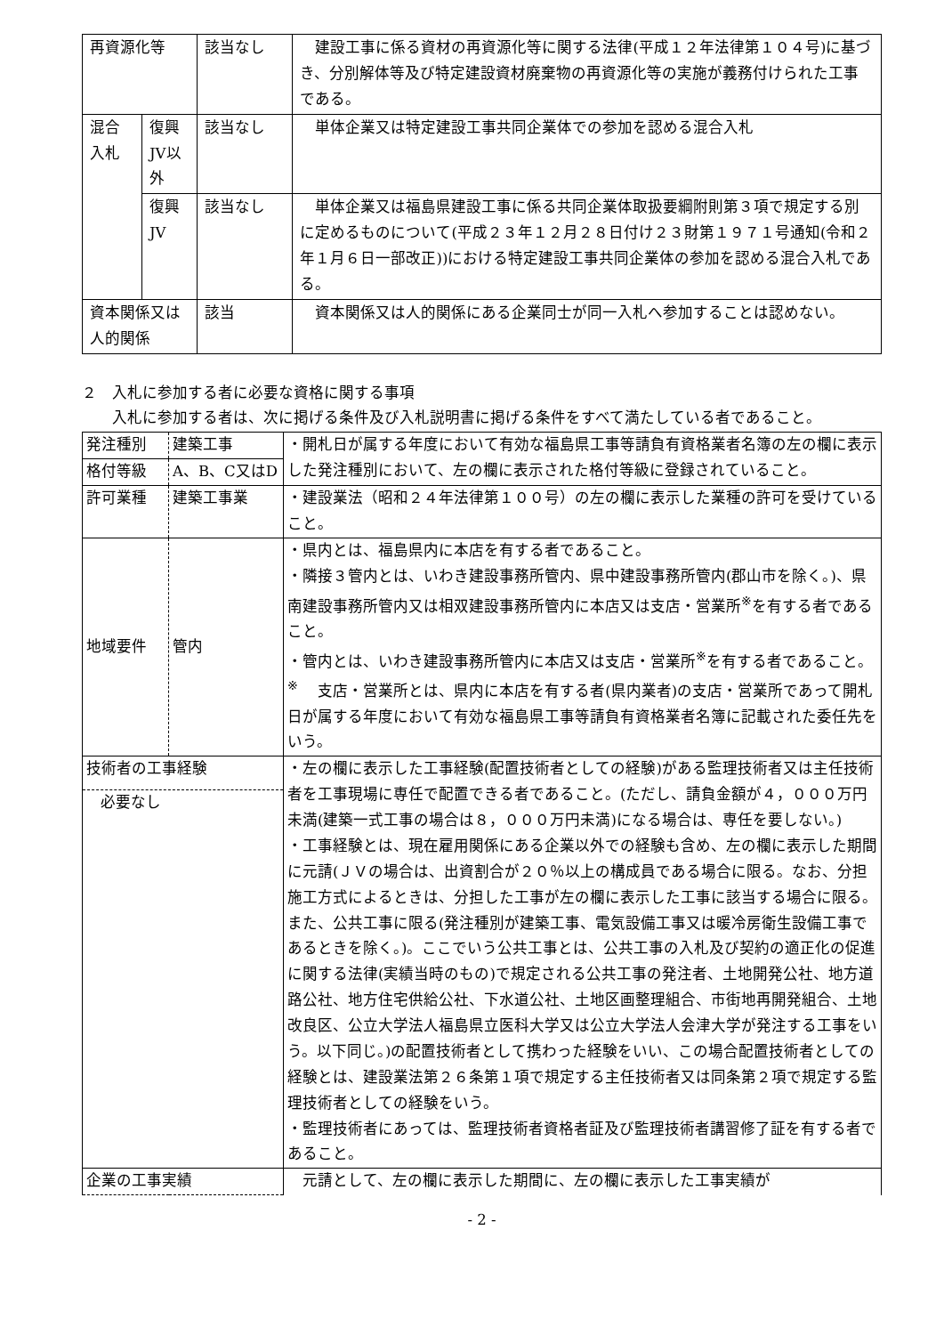| 再資源化等 | | 該当なし | 建設工事に係る資材の再資源化等に関する法律(平成１２年法律第１０４号)に基づき、分別解体等及び特定建設資材廃棄物の再資源化等の実施が義務付けられた工事である。 |
| 混合入札 | 復興JV以外 | 該当なし | 単体企業又は特定建設工事共同企業体での参加を認める混合入札 |
| | 復興JV | 該当なし | 単体企業又は福島県建設工事に係る共同企業体取扱要綱附則第３項で規定する別に定めるものについて(平成２３年１２月２８日付け２３財第１９７１号通知(令和２年１月６日一部改正))における特定建設工事共同企業体の参加を認める混合入札である。 |
| 資本関係又は人的関係 | | 該当 | 資本関係又は人的関係にある企業同士が同一入札へ参加することは認めない。 |
２　入札に参加する者に必要な資格に関する事項
　　入札に参加する者は、次に掲げる条件及び入札説明書に掲げる条件をすべて満たしている者であること。
| 発注種別 | 建築工事 | ・開札日が属する年度において有効な福島県工事等請負有資格業者名簿の左の欄に表示した発注種別において、左の欄に表示された格付等級に登録されていること。 |
| 格付等級 | A、B、C又はD | |
| 許可業種 | 建築工事業 | ・建設業法（昭和２４年法律第１００号）の左の欄に表示した業種の許可を受けていること。 |
| 地域要件 | 管内 | ・県内とは、福島県内に本店を有する者であること。 ・隣接３管内とは、いわき建設事務所管内、県中建設事務所管内(郡山市を除く。)、県南建設事務所管内又は相双建設事務所管内に本店又は支店・営業所<sup>※</sup>を有する者であること。 ・管内とは、いわき建設事務所管内に本店又は支店・営業所<sup>※</sup>を有する者であること。 <sup>※</sup> 支店・営業所とは、県内に本店を有する者(県内業者)の支店・営業所であって開札日が属する年度において有効な福島県工事等請負有資格業者名簿に記載された委任先をいう。 |
| 技術者の工事経験 必要なし | | ・左の欄に表示した工事経験(配置技術者としての経験)がある監理技術者又は主任技術者を工事現場に専任で配置できる者であること。(ただし、請負金額が４，０００万円未満(建築一式工事の場合は８，０００万円未満)になる場合は、専任を要しない。) ・工事経験とは、現在雇用関係にある企業以外での経験も含め、左の欄に表示した期間に元請(ＪＶの場合は、出資割合が２０％以上の構成員である場合に限る。なお、分担施工方式によるときは、分担した工事が左の欄に表示した工事に該当する場合に限る。また、公共工事に限る(発注種別が建築工事、電気設備工事又は暖冷房衛生設備工事であるときを除く。)。ここでいう公共工事とは、公共工事の入札及び契約の適正化の促進に関する法律(実績当時のもの)で規定される公共工事の発注者、土地開発公社、地方道路公社、地方住宅供給公社、下水道公社、土地区画整理組合、市街地再開発組合、土地改良区、公立大学法人福島県立医科大学又は公立大学法人会津大学が発注する工事をいう。以下同じ。)の配置技術者として携わった経験をいい、この場合配置技術者としての経験とは、建設業法第２６条第１項で規定する主任技術者又は同条第２項で規定する監理技術者としての経験をいう。 ・監理技術者にあっては、監理技術者資格者証及び監理技術者講習修了証を有する者であること。 |
| 企業の工事実績 | | 元請として、左の欄に表示した期間に、左の欄に表示した工事実績が |
- 2 -